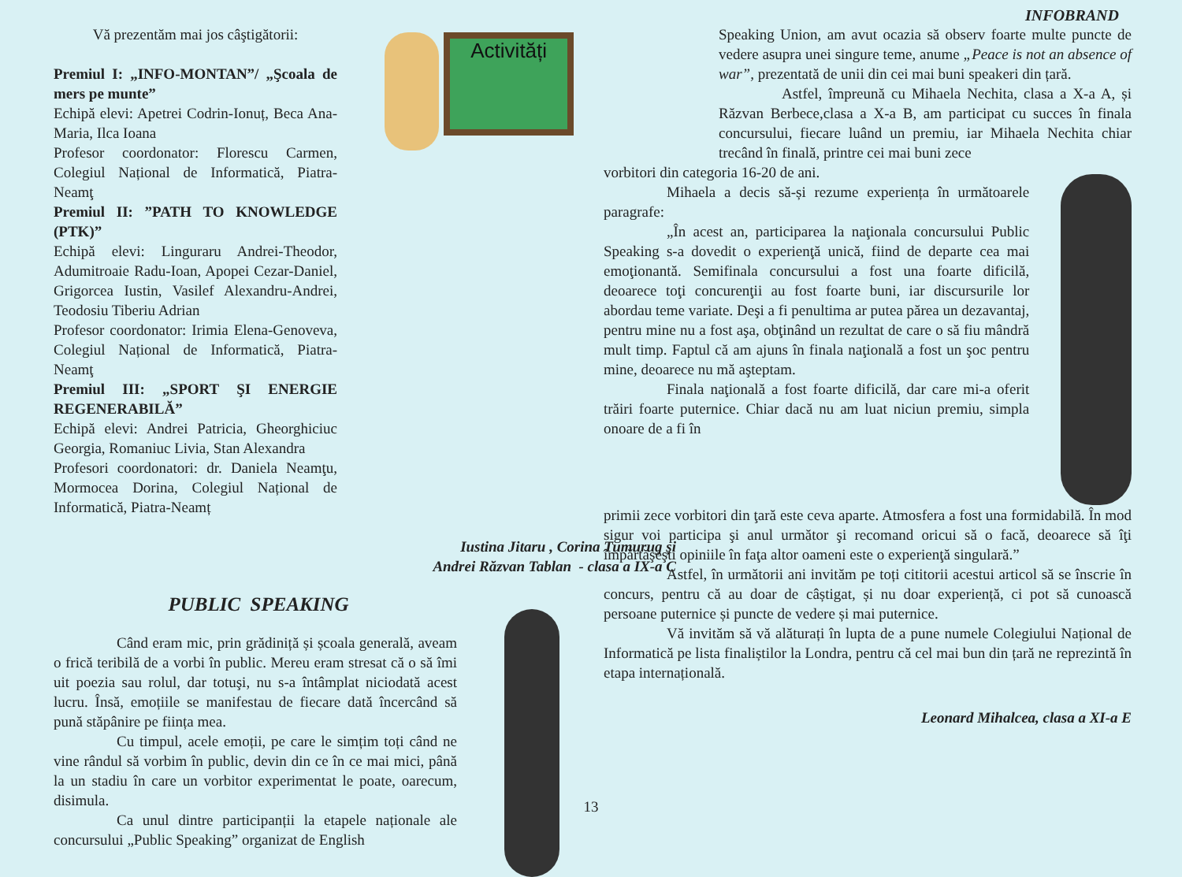INFOBRAND
Vă prezentăm mai jos câştigătorii:
Premiul I: „INFO-MONTAN”/ „Şcoala de mers pe munte”
Echipă elevi: Apetrei Codrin-Ionuț, Beca Ana-Maria, Ilca Ioana
Profesor coordonator: Florescu Carmen, Colegiul Național de Informatică, Piatra-Neamţ
Premiul II: ”PATH TO KNOWLEDGE (PTK)”
Echipă elevi: Linguraru Andrei-Theodor, Adumitroaie Radu-Ioan, Apopei Cezar-Daniel, Grigorcea Iustin, Vasilef Alexandru-Andrei, Teodosiu Tiberiu Adrian
Profesor coordonator: Irimia Elena-Genoveva, Colegiul Național de Informatică, Piatra-Neamţ
Premiul III: „SPORT ŞI ENERGIE REGENERABILĂ”
Echipă elevi: Andrei Patricia, Gheorghiciuc Georgia, Romaniuc Livia, Stan Alexandra
Profesori coordonatori: dr. Daniela Neamţu, Mormocea Dorina, Colegiul Național de Informatică, Piatra-Neamț
Activități
Iustina Jitaru , Corina Tumurug și
Andrei Răzvan Tablan - clasa a IX-a C
PUBLIC SPEAKING
Când eram mic, prin grădiniță și școala generală, aveam o frică teribilă de a vorbi în public. Mereu eram stresat că o să îmi uit poezia sau rolul, dar totuşi, nu s-a întâmplat niciodată acest lucru. Însă, emoțiile se manifestau de fiecare dată încercând să pună stăpânire pe ființa mea.
Cu timpul, acele emoții, pe care le simțim toți când ne vine rândul să vorbim în public, devin din ce în ce mai mici, până la un stadiu în care un vorbitor experimentat le poate, oarecum, disimula.
Ca unul dintre participanții la etapele naționale ale concursului „Public Speaking” organizat de English
Speaking Union, am avut ocazia să observ foarte multe puncte de vedere asupra unei singure teme, anume „Peace is not an absence of war”, prezentată de unii din cei mai buni speakeri din țară.
Astfel, împreună cu Mihaela Nechita, clasa a X-a A, și Răzvan Berbece,clasa a X-a B, am participat cu succes în finala concursului, fiecare luând un premiu, iar Mihaela Nechita chiar trecând în finală, printre cei mai buni zece
vorbitori din categoria 16-20 de ani.
Mihaela a decis să-și rezume experiența în următoarele paragrafe:
„În acest an, participarea la naţionala concursului Public Speaking s-a dovedit o experienţă unică, fiind de departe cea mai emoţionantă. Semifinala concursului a fost una foarte dificilă, deoarece toţi concurenţii au fost foarte buni, iar discursurile lor abordau teme variate. Deşi a fi penultima ar putea părea un dezavantaj, pentru mine nu a fost aşa, obţinând un rezultat de care o să fiu mândră mult timp. Faptul că am ajuns în finala naţională a fost un şoc pentru mine, deoarece nu mă aşteptam.
Finala naţională a fost foarte dificilă, dar care mi-a oferit trăiri foarte puternice. Chiar dacă nu am luat niciun premiu, simpla onoare de a fi în
primii zece vorbitori din ţară este ceva aparte. Atmosfera a fost una formidabilă. În mod sigur voi participa şi anul următor şi recomand oricui să o facă, deoarece să îţi împărtăşeşti opiniile în faţa altor oameni este o experienţă singulară.”
Astfel, în următorii ani invităm pe toți cititorii acestui articol să se înscrie în concurs, pentru că au doar de câștigat, și nu doar experiență, ci pot să cunoască persoane puternice și puncte de vedere și mai puternice.
Vă invităm să vă alăturați în lupta de a pune numele Colegiului Național de Informatică pe lista finaliștilor la Londra, pentru că cel mai bun din țară ne reprezintă în etapa internațională.
Leonard Mihalcea, clasa a XI-a E
13